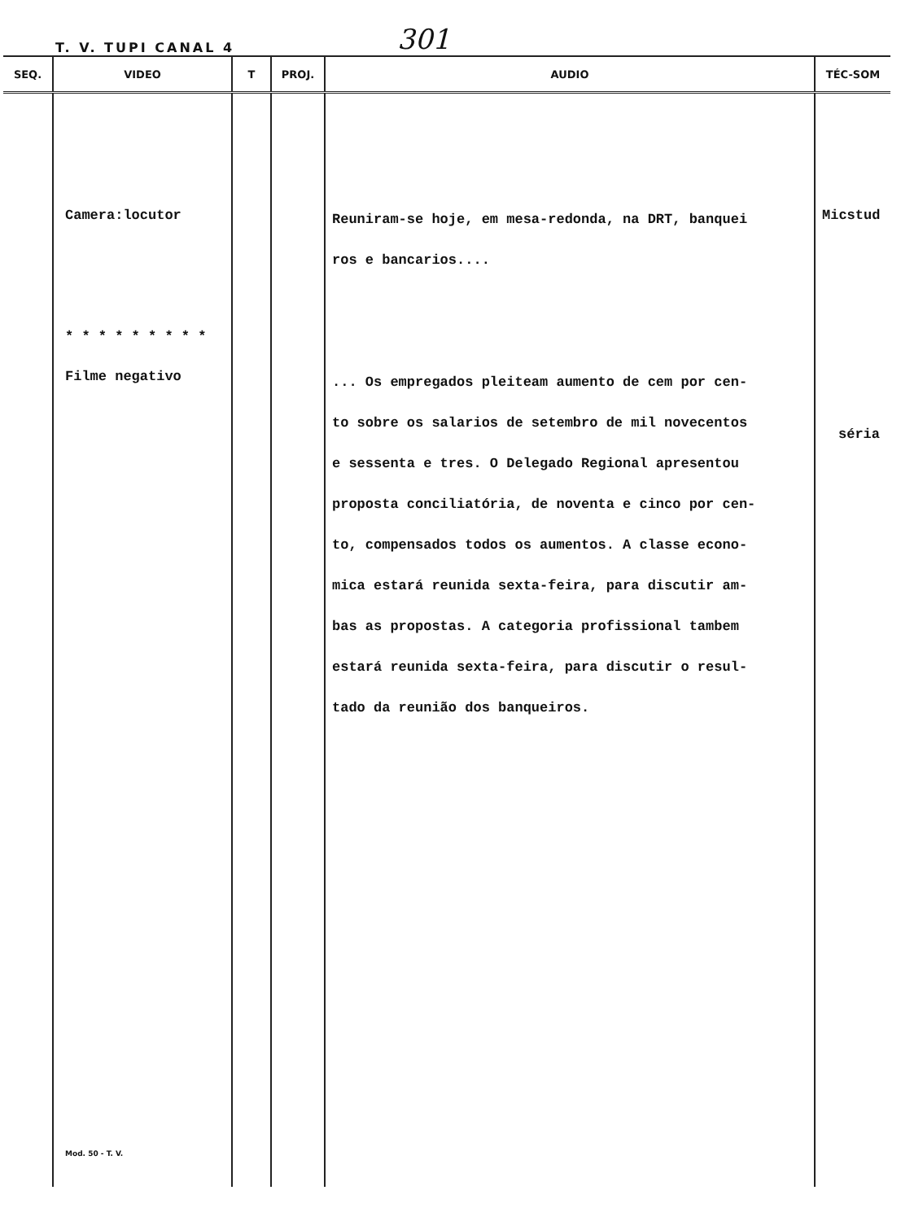T. V. TUPI CANAL 4 301
| SEQ. | VIDEO | T | PROJ. | AUDIO | TÉC-SOM |
| --- | --- | --- | --- | --- | --- |
| | Camera:locutor * * * * * * * * * Filme negativo Mod. 50 - T. V. | | | Reuniram-se hoje, em mesa-redonda, na DRT, banquei ros e bancarios.... ... Os empregados pleiteam aumento de cem por cen- to sobre os salarios de setembro de mil novecentos e sessenta e tres. O Delegado Regional apresentou proposta conciliatória, de noventa e cinco por cen- to, compensados todos os aumentos. A classe econo- mica estará reunida sexta-feira, para discutir am- bas as propostas. A categoria profissional tambem estará reunida sexta-feira, para discutir o resul- tado da reunião dos banqueiros. | Micstud séria |